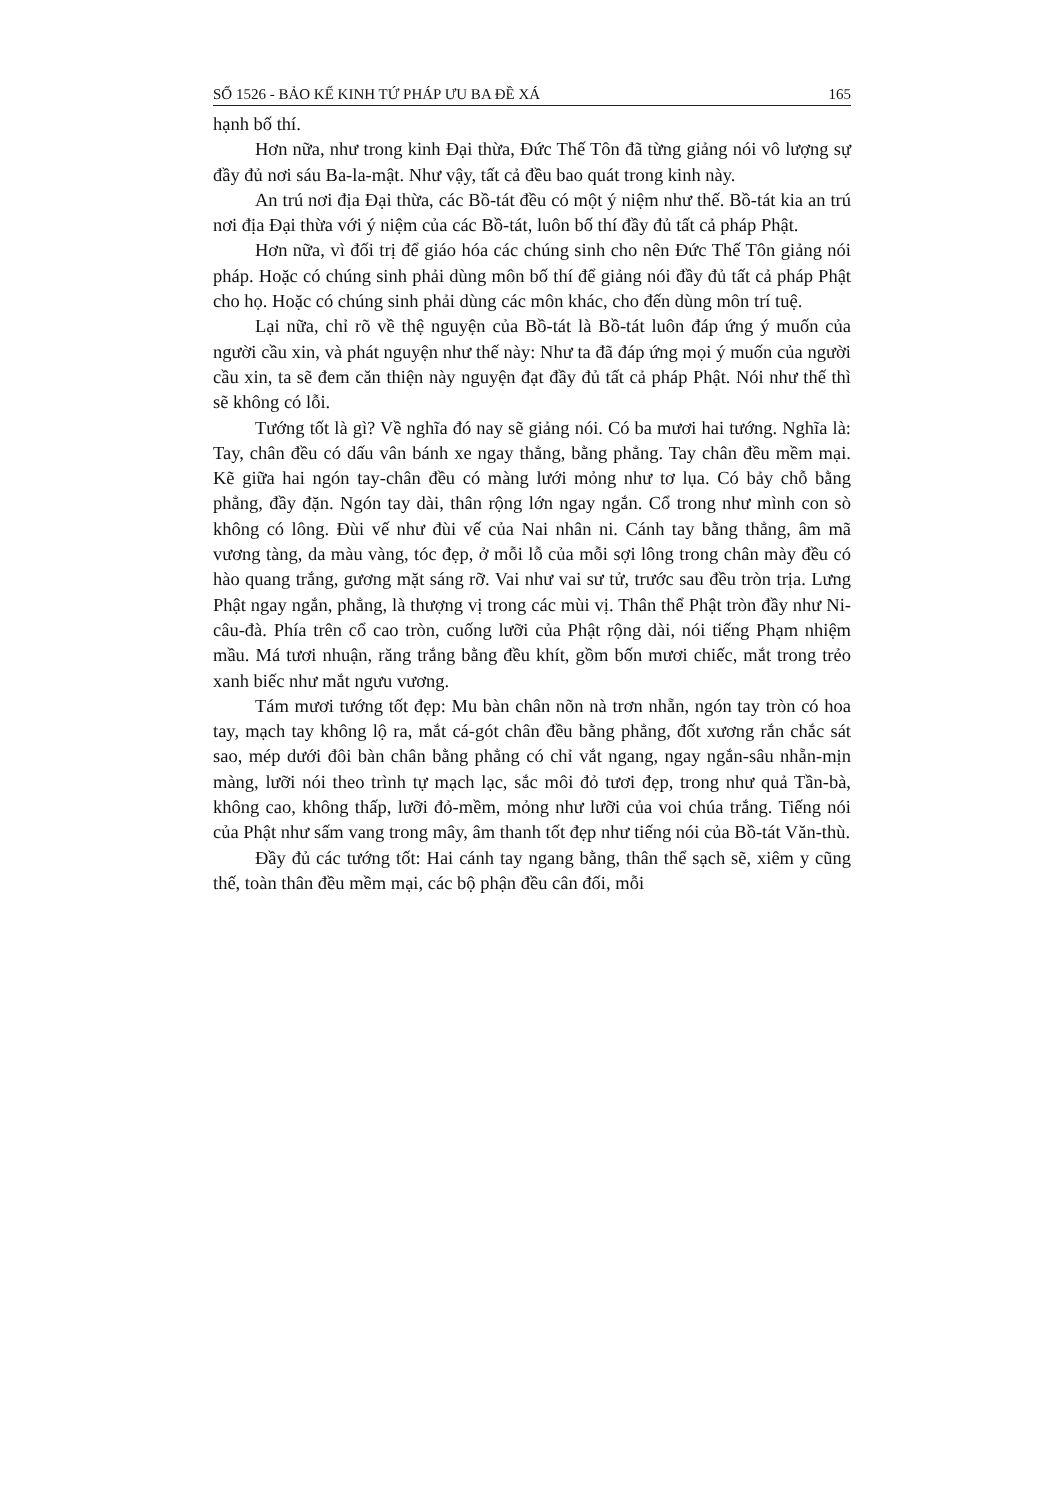SỐ 1526 - BẢO KẾ KINH TỨ PHÁP ƯU BA ĐỀ XÁ 165
hạnh bố thí.
Hơn nữa, như trong kinh Đại thừa, Đức Thế Tôn đã từng giảng nói vô lượng sự đầy đủ nơi sáu Ba-la-mật. Như vậy, tất cả đều bao quát trong kinh này.
An trú nơi địa Đại thừa, các Bồ-tát đều có một ý niệm như thế. Bồ-tát kia an trú nơi địa Đại thừa với ý niệm của các Bồ-tát, luôn bố thí đầy đủ tất cả pháp Phật.
Hơn nữa, vì đối trị để giáo hóa các chúng sinh cho nên Đức Thế Tôn giảng nói pháp. Hoặc có chúng sinh phải dùng môn bố thí để giảng nói đầy đủ tất cả pháp Phật cho họ. Hoặc có chúng sinh phải dùng các môn khác, cho đến dùng môn trí tuệ.
Lại nữa, chỉ rõ về thệ nguyện của Bồ-tát là Bồ-tát luôn đáp ứng ý muốn của người cầu xin, và phát nguyện như thế này: Như ta đã đáp ứng mọi ý muốn của người cầu xin, ta sẽ đem căn thiện này nguyện đạt đầy đủ tất cả pháp Phật. Nói như thế thì sẽ không có lỗi.
Tướng tốt là gì? Về nghĩa đó nay sẽ giảng nói. Có ba mươi hai tướng. Nghĩa là: Tay, chân đều có dấu vân bánh xe ngay thẳng, bằng phẳng. Tay chân đều mềm mại. Kẽ giữa hai ngón tay-chân đều có màng lưới mỏng như tơ lụa. Có bảy chỗ bằng phẳng, đầy đặn. Ngón tay dài, thân rộng lớn ngay ngắn. Cổ trong như mình con sò không có lông. Đùi vế như đùi vế của Nai nhân ni. Cánh tay bằng thẳng, âm mã vương tàng, da màu vàng, tóc đẹp, ở mỗi lỗ của mỗi sợi lông trong chân mày đều có hào quang trắng, gương mặt sáng rỡ. Vai như vai sư tử, trước sau đều tròn trịa. Lưng Phật ngay ngắn, phẳng, là thượng vị trong các mùi vị. Thân thể Phật tròn đầy như Ni-câu-đà. Phía trên cổ cao tròn, cuống lưỡi của Phật rộng dài, nói tiếng Phạm nhiệm mầu. Má tươi nhuận, răng trắng bằng đều khít, gồm bốn mươi chiếc, mắt trong trẻo xanh biếc như mắt ngưu vương.
Tám mươi tướng tốt đẹp: Mu bàn chân nõn nà trơn nhẵn, ngón tay tròn có hoa tay, mạch tay không lộ ra, mắt cá-gót chân đều bằng phẳng, đốt xương rắn chắc sát sao, mép dưới đôi bàn chân bằng phẳng có chỉ vắt ngang, ngay ngắn-sâu nhẵn-mịn màng, lưỡi nói theo trình tự mạch lạc, sắc môi đỏ tươi đẹp, trong như quả Tần-bà, không cao, không thấp, lưỡi đỏ-mềm, mỏng như lưỡi của voi chúa trắng. Tiếng nói của Phật như sấm vang trong mây, âm thanh tốt đẹp như tiếng nói của Bồ-tát Văn-thù.
Đầy đủ các tướng tốt: Hai cánh tay ngang bằng, thân thể sạch sẽ, xiêm y cũng thế, toàn thân đều mềm mại, các bộ phận đều cân đối, mỗi